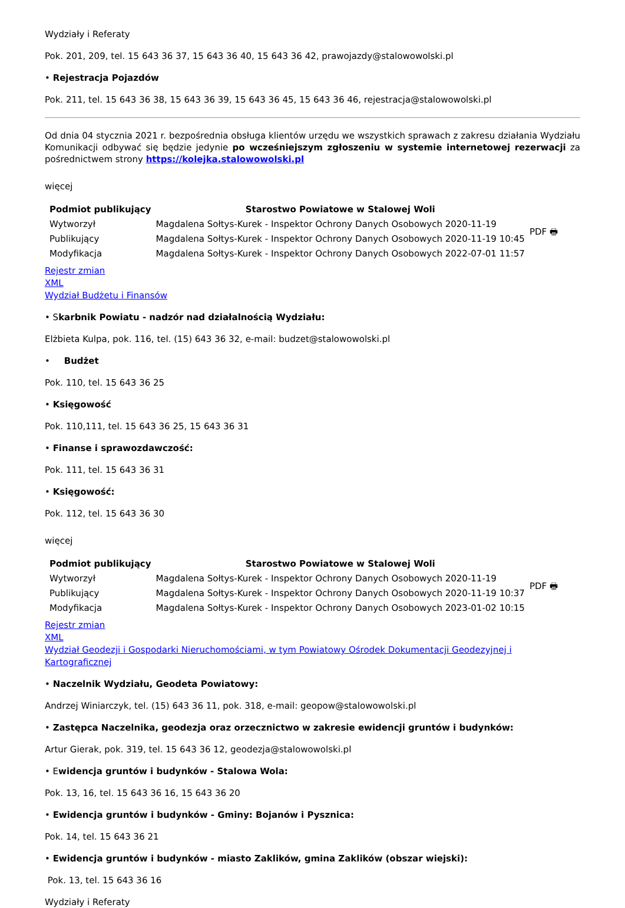Wydziały i Referaty
Pok. 201, 209, tel. 15 643 36 37, 15 643 36 40, 15 643 36 42, prawojazdy@stalowowolski.pl
• Rejestracja Pojazdów
Pok. 211, tel. 15 643 36 38, 15 643 36 39, 15 643 36 45, 15 643 36 46, rejestracja@stalowowolski.pl
Od dnia 04 stycznia 2021 r. bezpośrednia obsługa klientów urzędu we wszystkich sprawach z zakresu działania Wydziału Komunikacji odbywać się będzie jedynie po wcześniejszym zgłoszeniu w systemie internetowej rezerwacji za pośrednictwem strony https://kolejka.stalowowolski.pl
więcej
| Podmiot publikujący | Starostwo Powiatowe w Stalowej Woli | PDF 🖶 |
| Wytworzył | Magdalena Sołtys-Kurek - Inspektor Ochrony Danych Osobowych 2020-11-19 | |
| Publikujący | Magdalena Sołtys-Kurek - Inspektor Ochrony Danych Osobowych 2020-11-19 10:45 | |
| Modyfikacja | Magdalena Sołtys-Kurek - Inspektor Ochrony Danych Osobowych 2022-07-01 11:57 | |
Rejestr zmian
XML
Wydział Budżetu i Finansów
• Skarbnik Powiatu - nadzór nad działalnością Wydziału:
Elżbieta Kulpa, pok. 116, tel. (15) 643 36 32, e-mail: budzet@stalowowolski.pl
• Budżet
Pok. 110, tel. 15 643 36 25
• Księgowość
Pok. 110,111, tel. 15 643 36 25, 15 643 36 31
• Finanse i sprawozdawczość:
Pok. 111, tel. 15 643 36 31
• Księgowość:
Pok. 112, tel. 15 643 36 30
więcej
| Podmiot publikujący | Starostwo Powiatowe w Stalowej Woli | PDF 🖶 |
| Wytworzył | Magdalena Sołtys-Kurek - Inspektor Ochrony Danych Osobowych 2020-11-19 | |
| Publikujący | Magdalena Sołtys-Kurek - Inspektor Ochrony Danych Osobowych 2020-11-19 10:37 | |
| Modyfikacja | Magdalena Sołtys-Kurek - Inspektor Ochrony Danych Osobowych 2023-01-02 10:15 | |
Rejestr zmian
XML
Wydział Geodezji i Gospodarki Nieruchomościami, w tym Powiatowy Ośrodek Dokumentacji Geodezyjnej i Kartograficznej
• Naczelnik Wydziału, Geodeta Powiatowy:
Andrzej Winiarczyk, tel. (15) 643 36 11, pok. 318, e-mail: geopow@stalowowolski.pl
• Zastępca Naczelnika, geodezja oraz orzecznictwo w zakresie ewidencji gruntów i budynków:
Artur Gierak, pok. 319, tel. 15 643 36 12, geodezja@stalowowolski.pl
• Ewidencja gruntów i budynków - Stalowa Wola:
Pok. 13, 16, tel. 15 643 36 16, 15 643 36 20
• Ewidencja gruntów i budynków - Gminy: Bojanów i Pysznica:
Pok. 14, tel. 15 643 36 21
• Ewidencja gruntów i budynków - miasto Zaklików, gmina Zaklików (obszar wiejski):
Pok. 13, tel. 15 643 36 16
Wydziały i Referaty